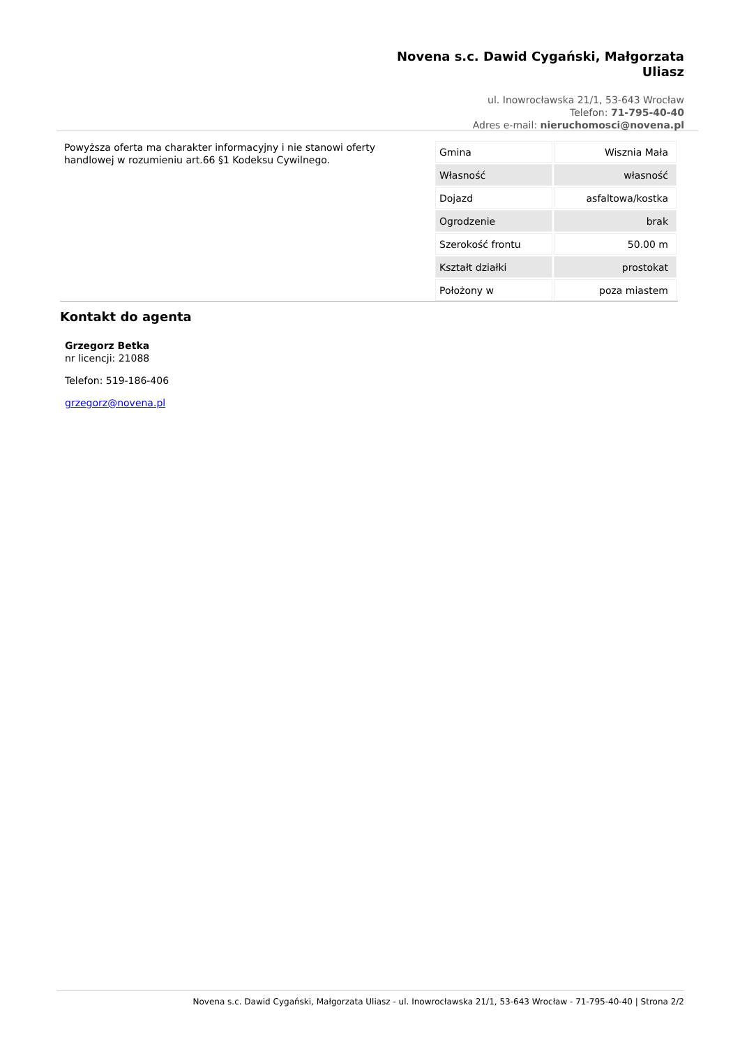Novena s.c. Dawid Cygański, Małgorzata Uliasz
ul. Inowrocławska 21/1, 53-643 Wrocław
Telefon: 71-795-40-40
Adres e-mail: nieruchomosci@novena.pl
Powyższa oferta ma charakter informacyjny i nie stanowi oferty handlowej w rozumieniu art.66 §1 Kodeksu Cywilnego.
| Gmina | Wisznia Mała |
| Własność | własność |
| Dojazd | asfaltowa/kostka |
| Ogrodzenie | brak |
| Szerokość frontu | 50.00 m |
| Kształt działki | prostokat |
| Położony w | poza miastem |
Kontakt do agenta
Grzegorz Betka
nr licencji: 21088
Telefon: 519-186-406
grzegorz@novena.pl
Novena s.c. Dawid Cygański, Małgorzata Uliasz - ul. Inowrocławska 21/1, 53-643 Wrocław - 71-795-40-40 | Strona 2/2